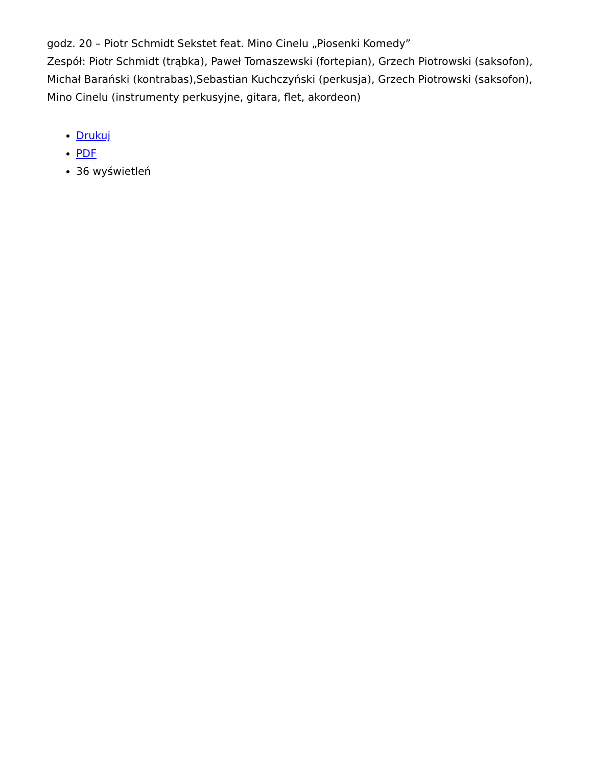godz. 20 – Piotr Schmidt Sekstet feat. Mino Cinelu „Piosenki Komedy”
Zespół: Piotr Schmidt (trąbka), Paweł Tomaszewski (fortepian), Grzech Piotrowski (saksofon), Michał Barański (kontrabas),Sebastian Kuchczyński (perkusja), Grzech Piotrowski (saksofon), Mino Cinelu (instrumenty perkusyjne, gitara, flet, akordeon)
Drukuj
PDF
36 wyświetleń